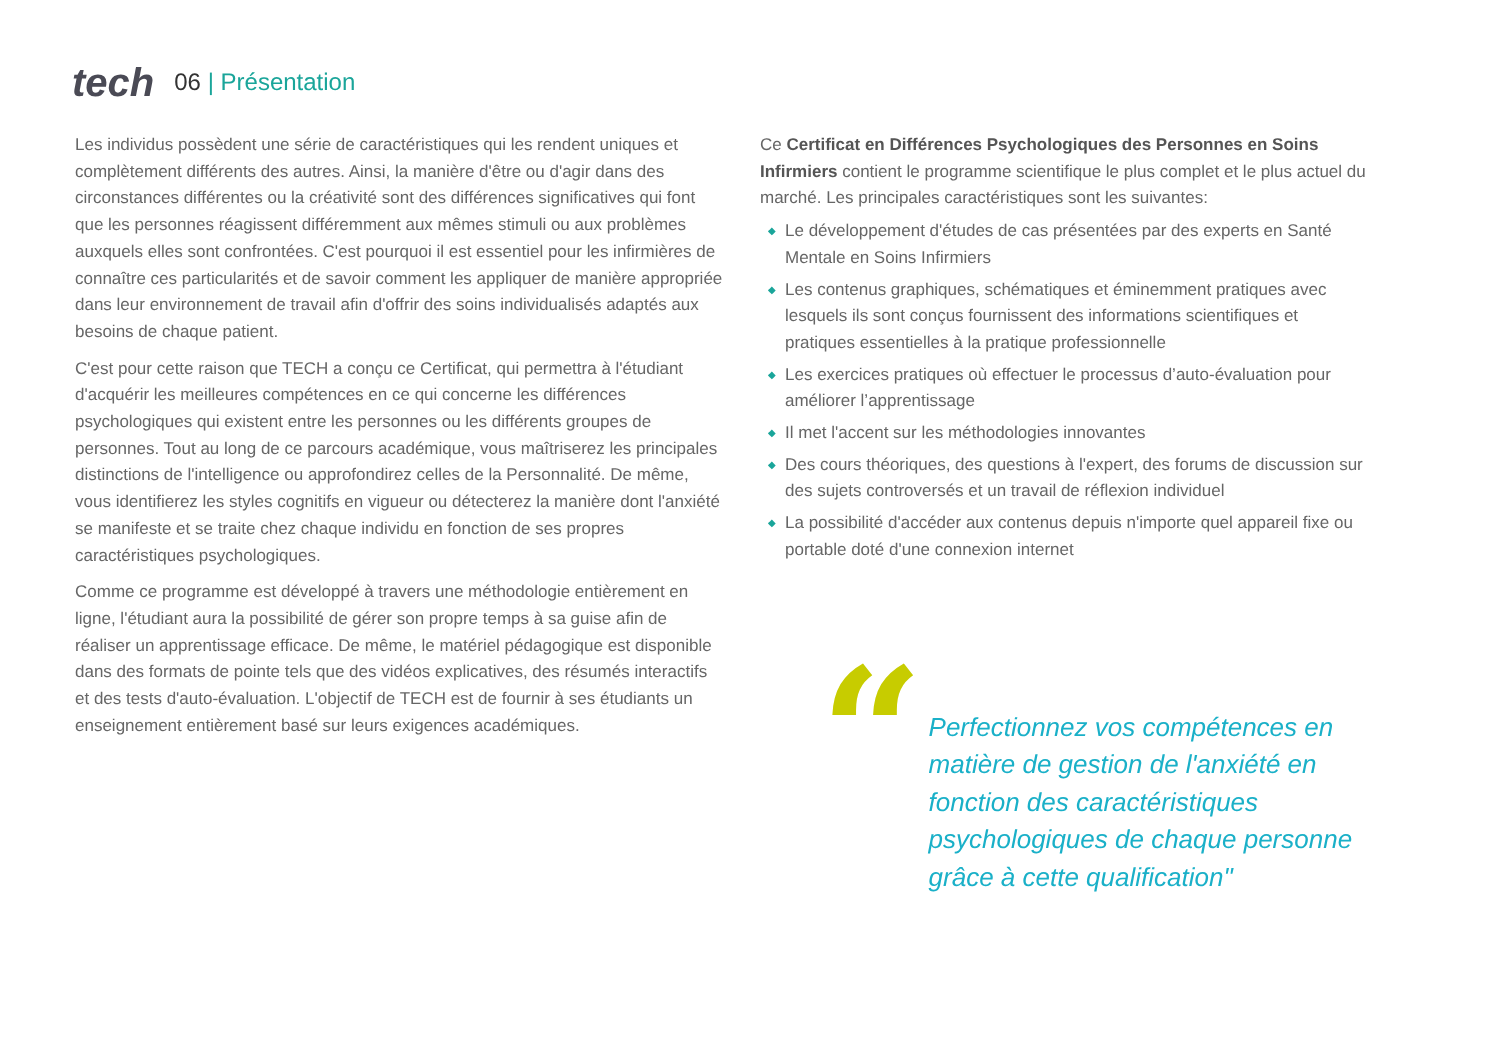tech
06 | Présentation
Les individus possèdent une série de caractéristiques qui les rendent uniques et complètement différents des autres. Ainsi, la manière d'être ou d'agir dans des circonstances différentes ou la créativité sont des différences significatives qui font que les personnes réagissent différemment aux mêmes stimuli ou aux problèmes auxquels elles sont confrontées. C'est pourquoi il est essentiel pour les infirmières de connaître ces particularités et de savoir comment les appliquer de manière appropriée dans leur environnement de travail afin d'offrir des soins individualisés adaptés aux besoins de chaque patient.
C'est pour cette raison que TECH a conçu ce Certificat, qui permettra à l'étudiant d'acquérir les meilleures compétences en ce qui concerne les différences psychologiques qui existent entre les personnes ou les différents groupes de personnes. Tout au long de ce parcours académique, vous maîtriserez les principales distinctions de l'intelligence ou approfondirez celles de la Personnalité. De même, vous identifierez les styles cognitifs en vigueur ou détecterez la manière dont l'anxiété se manifeste et se traite chez chaque individu en fonction de ses propres caractéristiques psychologiques.
Comme ce programme est développé à travers une méthodologie entièrement en ligne, l'étudiant aura la possibilité de gérer son propre temps à sa guise afin de réaliser un apprentissage efficace. De même, le matériel pédagogique est disponible dans des formats de pointe tels que des vidéos explicatives, des résumés interactifs et des tests d'auto-évaluation. L'objectif de TECH est de fournir à ses étudiants un enseignement entièrement basé sur leurs exigences académiques.
Ce Certificat en Différences Psychologiques des Personnes en Soins Infirmiers contient le programme scientifique le plus complet et le plus actuel du marché. Les principales caractéristiques sont les suivantes:
◆ Le développement d'études de cas présentées par des experts en Santé Mentale en Soins Infirmiers
◆ Les contenus graphiques, schématiques et éminemment pratiques avec lesquels ils sont conçus fournissent des informations scientifiques et pratiques essentielles à la pratique professionnelle
◆ Les exercices pratiques où effectuer le processus d’auto-évaluation pour améliorer l’apprentissage
◆ Il met l'accent sur les méthodologies innovantes
◆ Des cours théoriques, des questions à l'expert, des forums de discussion sur des sujets controversés et un travail de réflexion individuel
◆ La possibilité d'accéder aux contenus depuis n'importe quel appareil fixe ou portable doté d'une connexion internet
“
Perfectionnez vos compétences en matière de gestion de l'anxiété en fonction des caractéristiques psychologiques de chaque personne grâce à cette qualification"